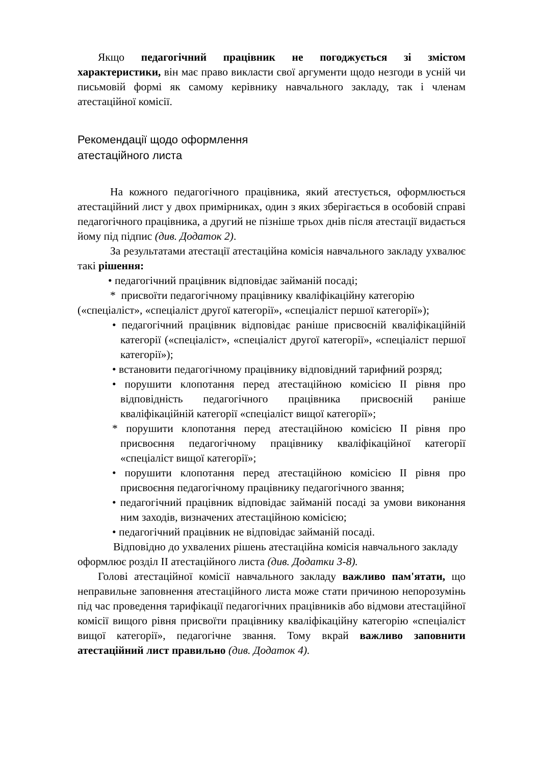Якщо педагогічний працівник не погоджується зі змістом характеристики, він має право викласти свої аргументи щодо незгоди в усній чи письмовій формі як самому керівнику навчального закладу, так і членам атестаційної комісії.
Рекомендації щодо оформлення
атестаційного листа
На кожного педагогічного працівника, який атестується, оформлюється атестаційний лист у двох примірниках, один з яких зберігається в особовій справі педагогічного працівника, а другий не пізніше трьох днів після атестації видається йому під підпис (див. Додаток 2).
За результатами атестації атестаційна комісія навчального закладу ухвалює такі рішення:
• педагогічний працівник відповідає займаній посаді;
* присвоїти педагогічному працівнику кваліфікаційну категорію («спеціаліст», «спеціаліст другої категорії», «спеціаліст першої категорії»);
• педагогічний працівник відповідає раніше присвоєній кваліфікаційній категорії («спеціаліст», «спеціаліст другої категорії», «спеціаліст першої категорії»);
• встановити педагогічному працівнику відповідний тарифний розряд;
• порушити клопотання перед атестаційною комісією II рівня про відповідність педагогічного працівника присвоєній раніше кваліфікаційній категорії «спеціаліст вищої категорії»;
* порушити клопотання перед атестаційною комісією II рівня про присвоєння педагогічному працівнику кваліфікаційної категорії «спеціаліст вищої категорії»;
• порушити клопотання перед атестаційною комісією II рівня про присвоєння педагогічному працівнику педагогічного звання;
• педагогічний працівник відповідає займаній посаді за умови виконання ним заходів, визначених атестаційною комісією;
• педагогічний працівник не відповідає займаній посаді.
Відповідно до ухвалених рішень атестаційна комісія навчального закладу оформлює розділ II атестаційного листа (див. Додатки 3-8).
Голові атестаційної комісії навчального закладу важливо пам'ятати, що неправильне заповнення атестаційного листа може стати причиною непорозумінь під час проведення тарифікації педагогічних працівників або відмови атестаційної комісії вищого рівня присвоїти працівнику кваліфікаційну категорію «спеціаліст вищої категорії», педагогічне звання. Тому вкрай важливо заповнити атестаційний лист правильно (див. Додаток 4).